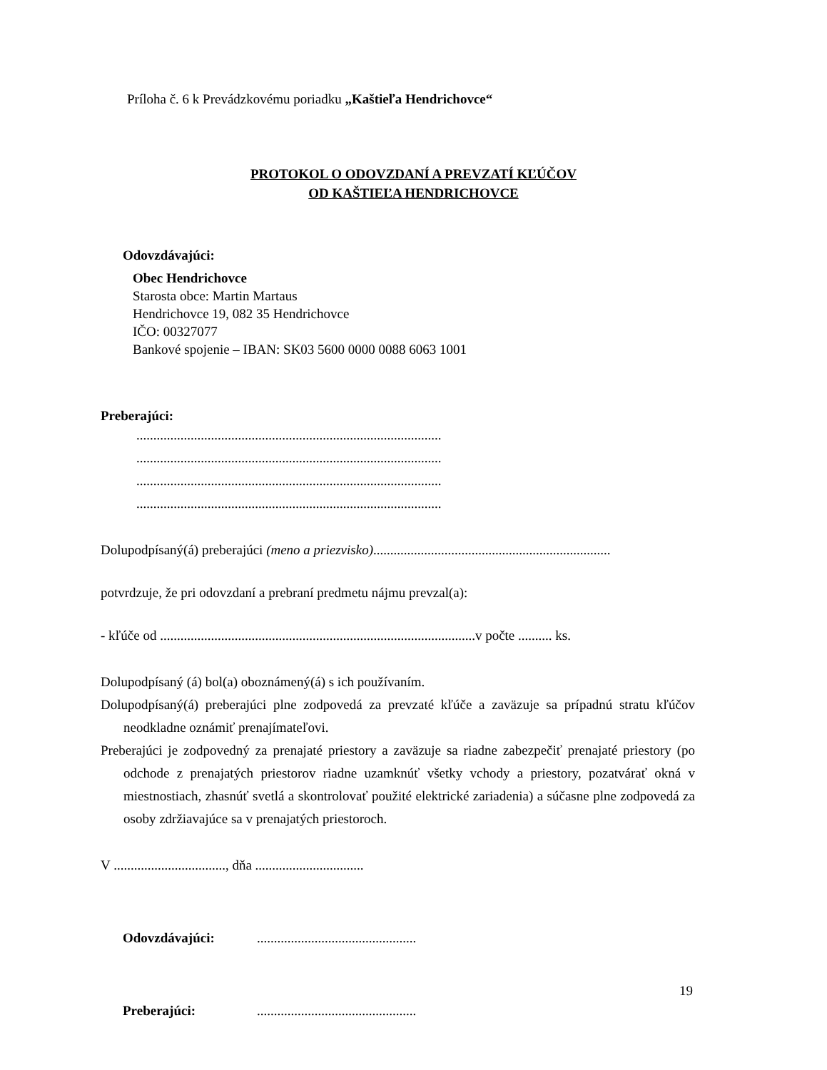Príloha č. 6 k Prevádzkovému poriadku „Kaštieľa Hendrichovce“
PROTOKOL O ODOVZDANÍ A PREVZATÍ KĽÚČOV
OD KAŠTIEĽA HENDRICHOVCE
Odovzdávajúci:
Obec Hendrichovce
Starosta obce: Martin Martaus
Hendrichovce 19, 082 35 Hendrichovce
IČO: 00327077
Bankové spojenie – IBAN: SK03 5600 0000 0088 6063 1001
Preberajúci:
..........................................................................................
..........................................................................................
..........................................................................................
..........................................................................................
Dolupodpísaný(á) preberajúci (meno a priezvisko)......................................................................
potvrdzuje, že pri odovzdaní a prebraní predmetu nájmu prevzal(a):
- kľúče od .............................................................................................v počte .......... ks.
Dolupodpísaný (á) bol(a) oboznámený(á) s ich používaním.
Dolupodpísaný(á) preberajúci plne zodpovedá za prevzaté kľúče a zaväzuje sa prípadnú stratu kľúčov neodkladne oznámiť prenajímateľovi.
Preberajúci je zodpovedný za prenajaté priestory a zaväzuje sa riadne zabezpečiť prenajaté priestory (po odchode z prenajatých priestorov riadne uzamknúť všetky vchody a priestory, pozatvárať okná v miestnostiach, zhasnúť svetlá a skontrolovať použité elektrické zariadenia) a súčasne plne zodpovedá za osoby zdržiavajúce sa v prenajatých priestoroch.
V ................................., dňa ................................
Odovzdávajúci: ...............................................
Preberajúci: ...............................................
19